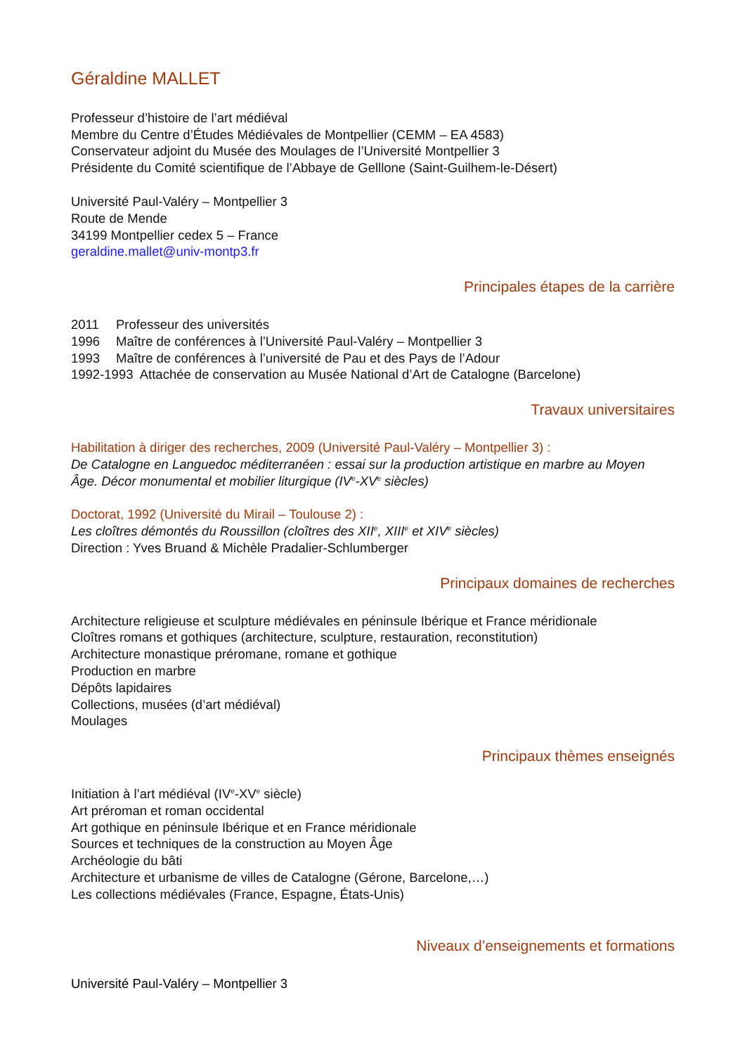Géraldine MALLET
Professeur d’histoire de l’art médiéval
Membre du Centre d’Études Médiévales de Montpellier (CEMM – EA 4583)
Conservateur adjoint du Musée des Moulages de l’Université Montpellier 3
Présidente du Comité scientifique de l’Abbaye de Gelllone (Saint-Guilhem-le-Désert)
Université Paul-Valéry – Montpellier 3
Route de Mende
34199 Montpellier cedex 5 – France
geraldine.mallet@univ-montp3.fr
Principales étapes de la carrière
2011 Professeur des universités
1996 Maître de conférences à l’Université Paul-Valéry – Montpellier 3
1993 Maître de conférences à l’université de Pau et des Pays de l’Adour
1992-1993 Attachée de conservation au Musée National d’Art de Catalogne (Barcelone)
Travaux universitaires
Habilitation à diriger des recherches, 2009 (Université Paul-Valéry – Montpellier 3) :
De Catalogne en Languedoc méditerranéen : essai sur la production artistique en marbre au Moyen Âge. Décor monumental et mobilier liturgique (IV<sup>e</sup>-XV<sup>e</sup> siècles)
Doctorat, 1992 (Université du Mirail – Toulouse 2) :
Les cloîtres démontés du Roussillon (cloîtres des XII<sup>e</sup>, XIII<sup>e</sup> et XIV<sup>e</sup> siècles)
Direction : Yves Bruand & Michèle Pradalier-Schlumberger
Principaux domaines de recherches
Architecture religieuse et sculpture médiévales en péninsule Ibérique et France méridionale
Cloîtres romans et gothiques (architecture, sculpture, restauration, reconstitution)
Architecture monastique préromane, romane et gothique
Production en marbre
Dépôts lapidaires
Collections, musées (d’art médiéval)
Moulages
Principaux thèmes enseignés
Initiation à l’art médiéval (IV<sup>e</sup>-XV<sup>e</sup> siècle)
Art préroman et roman occidental
Art gothique en péninsule Ibérique et en France méridionale
Sources et techniques de la construction au Moyen Âge
Archéologie du bâti
Architecture et urbanisme de villes de Catalogne (Gérone, Barcelone,…)
Les collections médiévales (France, Espagne, États-Unis)
Niveaux d’enseignements et formations
Université Paul-Valéry – Montpellier 3